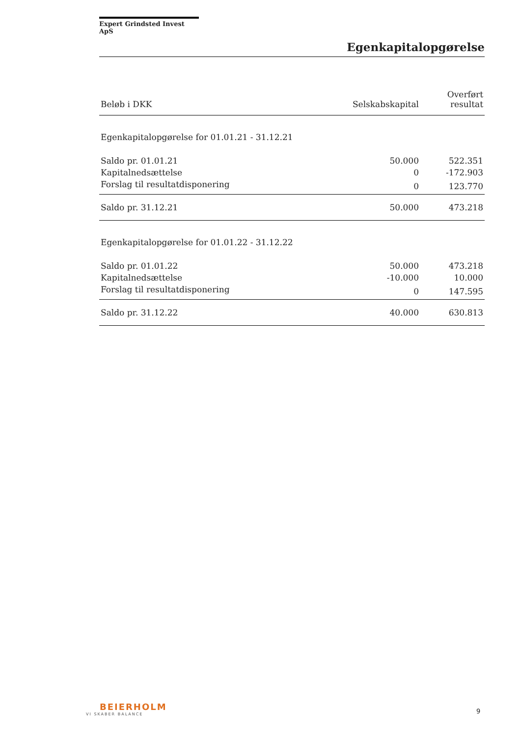Expert Grindsted Invest ApS
Egenkapitalopgørelse
| Beløb i DKK | Selskabskapital | Overført resultat |
| --- | --- | --- |
| Egenkapitalopgørelse for 01.01.21 - 31.12.21 | | |
| Saldo pr. 01.01.21 | 50.000 | 522.351 |
| Kapitalnedsættelse | 0 | -172.903 |
| Forslag til resultatdisponering | 0 | 123.770 |
| Saldo pr. 31.12.21 | 50.000 | 473.218 |
| Egenkapitalopgørelse for 01.01.22 - 31.12.22 | | |
| Saldo pr. 01.01.22 | 50.000 | 473.218 |
| Kapitalnedsættelse | -10.000 | 10.000 |
| Forslag til resultatdisponering | 0 | 147.595 |
| Saldo pr. 31.12.22 | 40.000 | 630.813 |
BEIERHOLM
VI SKABER BALANCE
9